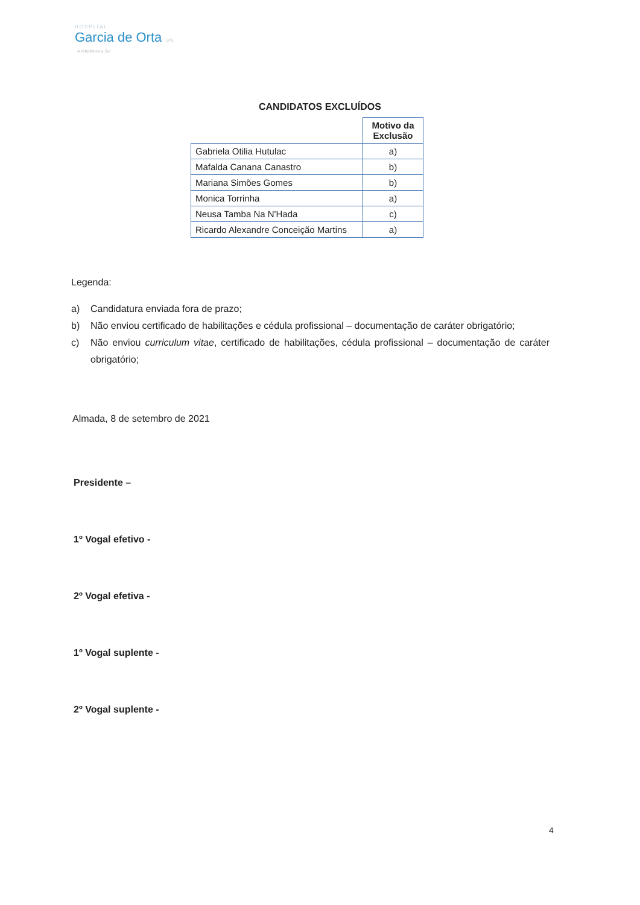HOSPITAL
Garcia de Orta EPE
A referência a Sul
CANDIDATOS EXCLUÍDOS
| | Motivo da Exclusão |
| Gabriela Otilia Hutulac | a) |
| Mafalda Canana Canastro | b) |
| Mariana Simões Gomes | b) |
| Monica Torrinha | a) |
| Neusa Tamba Na N'Hada | c) |
| Ricardo Alexandre Conceição Martins | a) |
Legenda:
a) Candidatura enviada fora de prazo;
b) Não enviou certificado de habilitações e cédula profissional – documentação de caráter obrigatório;
c) Não enviou curriculum vitae, certificado de habilitações, cédula profissional – documentação de caráter obrigatório;
Almada, 8 de setembro de 2021
Presidente –
1º Vogal efetivo -
2º Vogal efetiva -
1º Vogal suplente -
2º Vogal suplente -
4